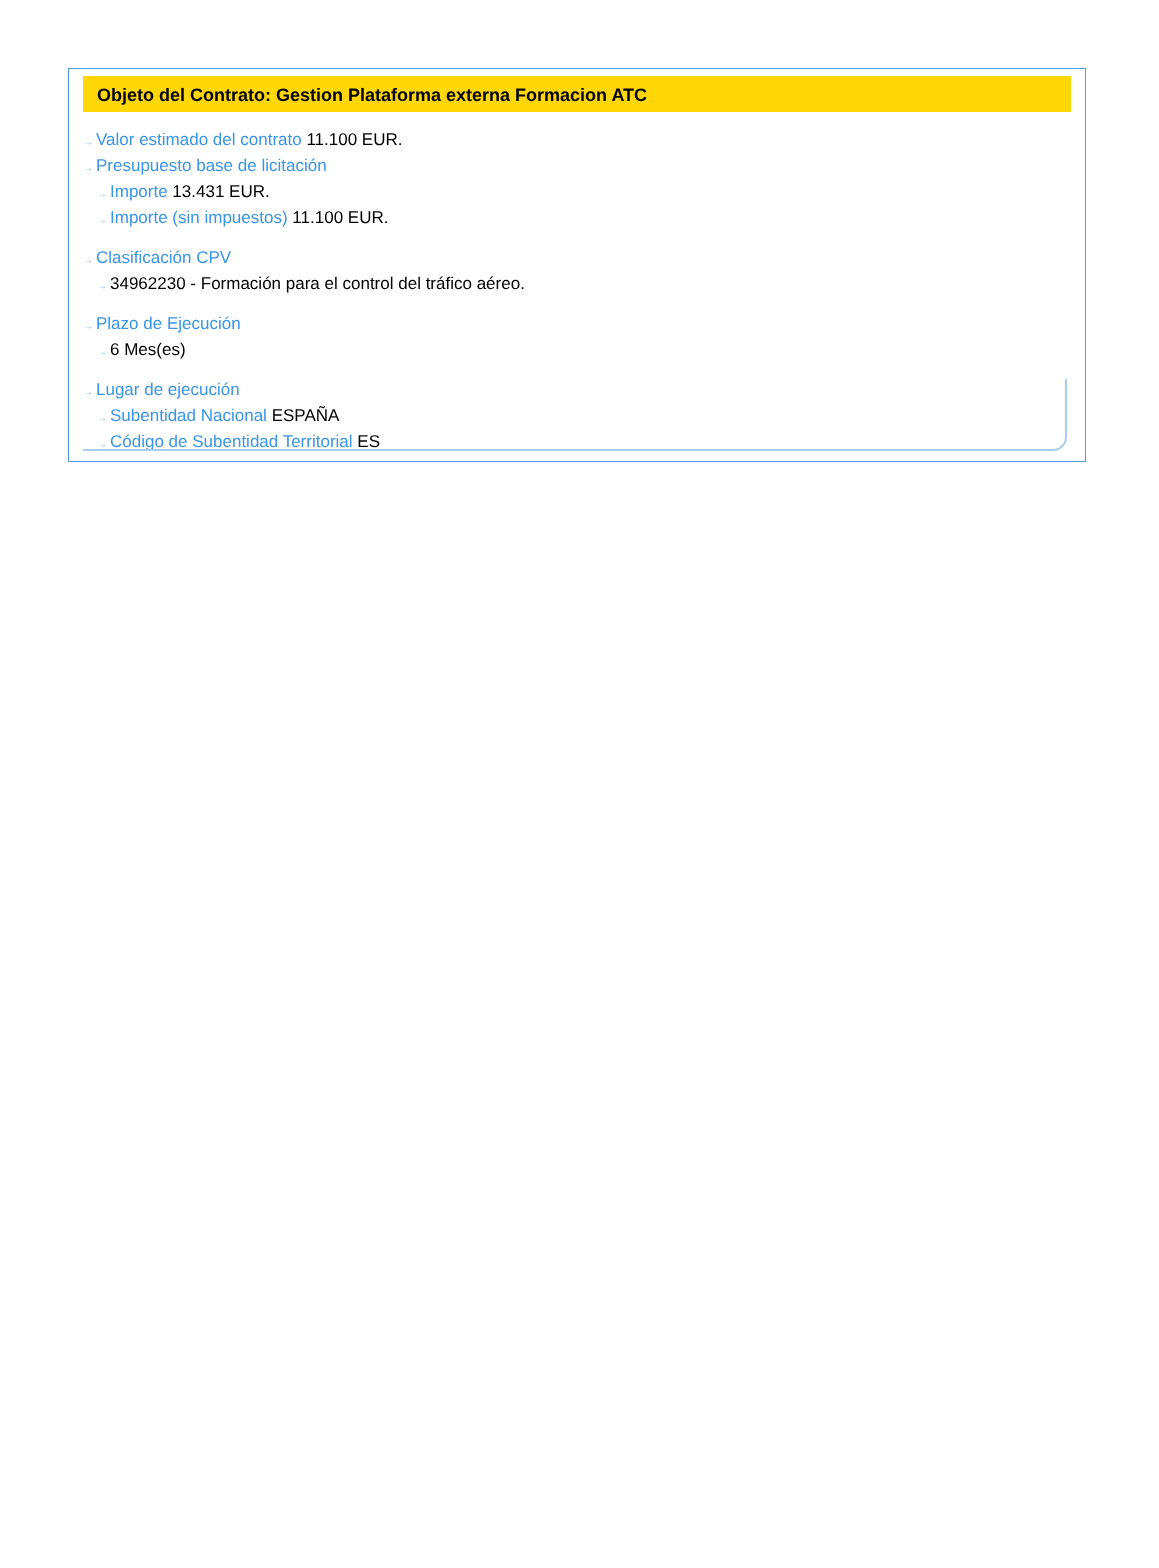Objeto del Contrato: Gestion Plataforma externa Formacion ATC
→ Valor estimado del contrato 11.100 EUR.
→ Presupuesto base de licitación
→ Importe 13.431 EUR.
→ Importe (sin impuestos) 11.100 EUR.
→ Clasificación CPV
→ 34962230 - Formación para el control del tráfico aéreo.
→ Plazo de Ejecución
→ 6 Mes(es)
→ Lugar de ejecución
→ Subentidad Nacional ESPAÑA
→ Código de Subentidad Territorial ES